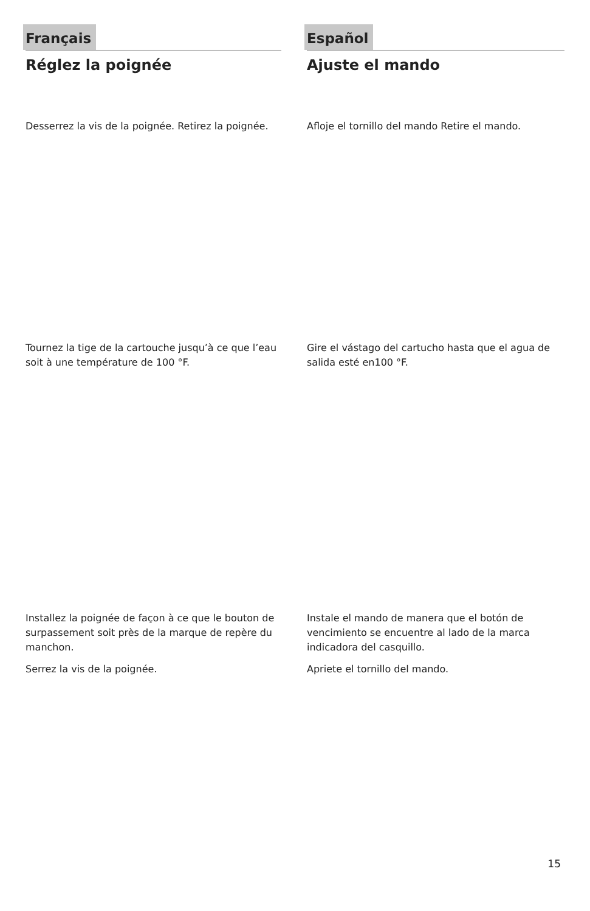Français
Réglez la poignée
Desserrez la vis de la poignée. Retirez la poignée.
Tournez la tige de la cartouche jusqu’à ce que l’eau soit à une température de 100 °F.
Installez la poignée de façon à ce que le bouton de surpassement soit près de la marque de repère du manchon.
Serrez la vis de la poignée.
Español
Ajuste el mando
Afloje el tornillo del mando Retire el mando.
Gire el vástago del cartucho hasta que el agua de salida esté en100 °F.
Instale el mando de manera que el botón de vencimiento se encuentre al lado de la marca indicadora del casquillo.
Apriete el tornillo del mando.
15